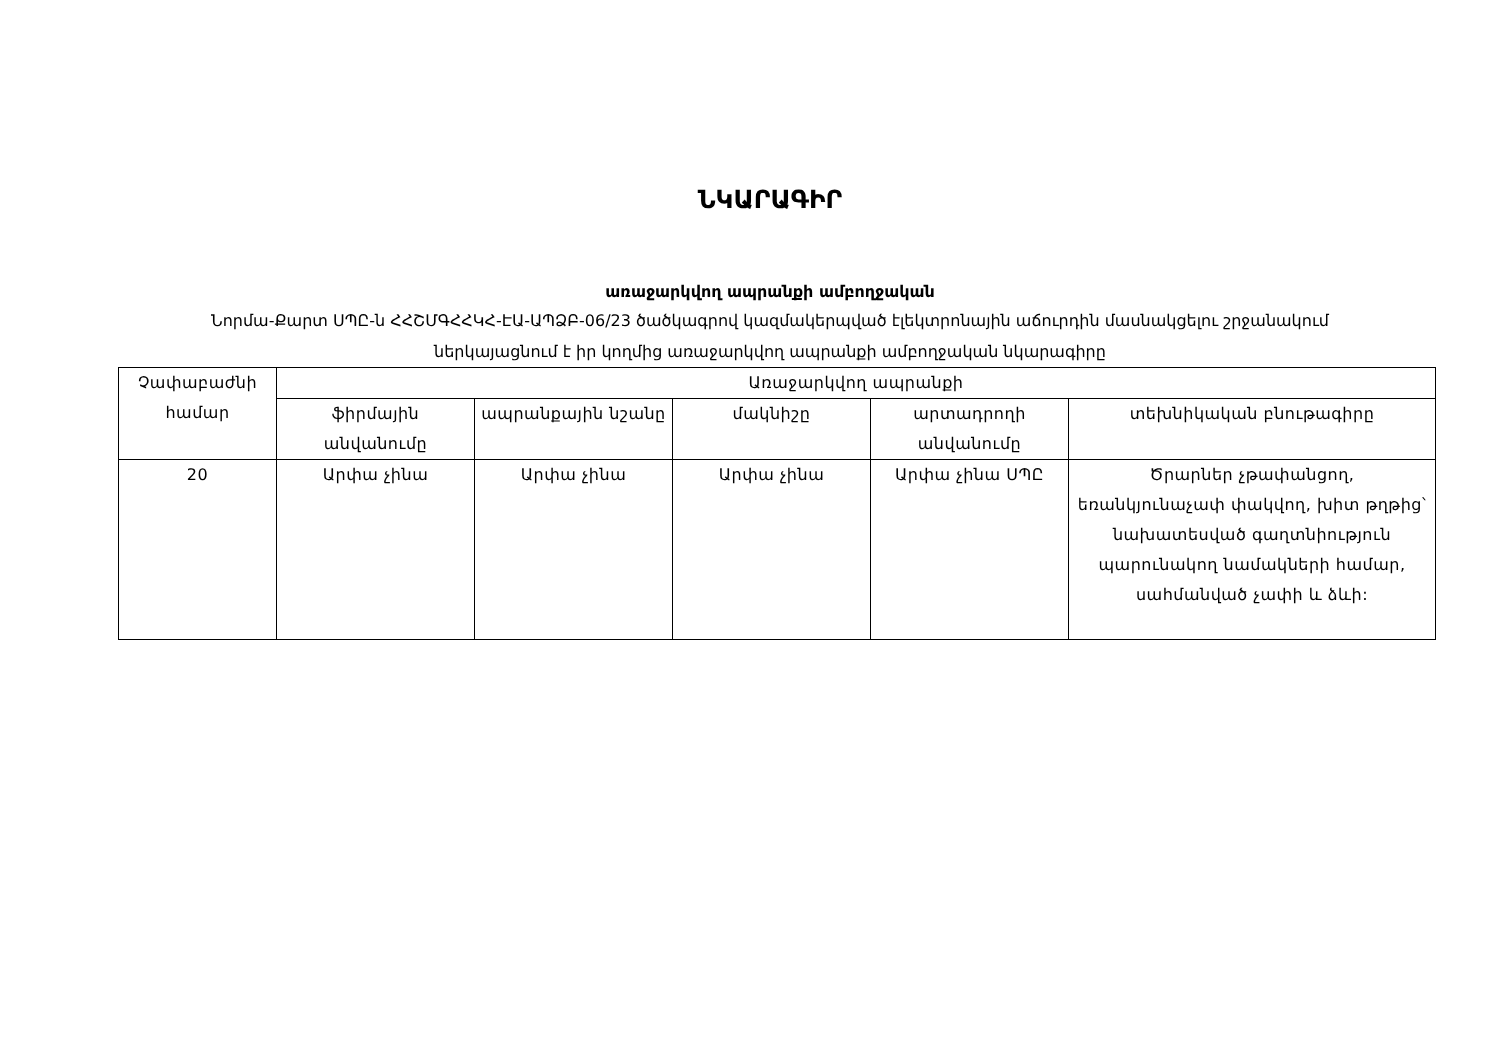ՆԿԱՐԱԳԻՐ
առաջարկվող ապրանքի ամբողջական
Նորմա-Քարտ ՍՊԸ-ն ՀՀՇՄԳՀՀԿՀ-ԷԱ-ԱՊՁԲ-06/23 ծածկագրով կազմակերպված էլեկտրոնային աճուրդին մասնակցելու շրջանակում ներկայացնում է իր կողմից առաջարկվող ապրանքի ամբողջական նկարագիրը
| Չափաբաժնի համար | Առաջարկվող ապրանքի | | | | |
| --- | --- | --- | --- | --- | --- |
| | ֆիրմային անվանումը | ապրանքային նշանը | մակնիշը | արտադրողի անվանումը | տեխնիկական բնութագիրը |
| 20 | Արփա չինա | Արփա չինա | Արփա չինա | Արփա չինա ՍՊԸ | Ծրարներ չթափանցող, եռանկյունաչափ փակվող, խիտ թղթից՝ նախատեսված գաղտնիություն պարունակող նամակների համար, սահմանված չափի և ձևի: |